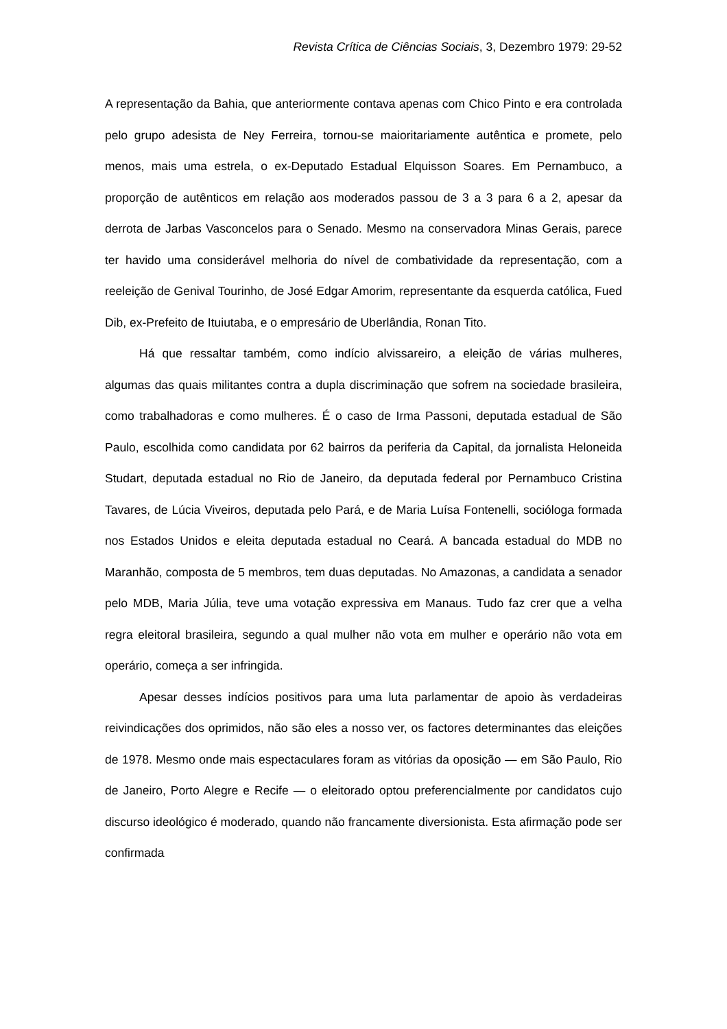Revista Crítica de Ciências Sociais, 3, Dezembro 1979: 29-52
A representação da Bahia, que anteriormente contava apenas com Chico Pinto e era controlada pelo grupo adesista de Ney Ferreira, tornou-se maioritariamente autêntica e promete, pelo menos, mais uma estrela, o ex-Deputado Estadual Elquisson Soares. Em Pernambuco, a proporção de autênticos em relação aos moderados passou de 3 a 3 para 6 a 2, apesar da derrota de Jarbas Vasconcelos para o Senado. Mesmo na conservadora Minas Gerais, parece ter havido uma considerável melhoria do nível de combatividade da representação, com a reeleição de Genival Tourinho, de José Edgar Amorim, representante da esquerda católica, Fued Dib, ex-Prefeito de Ituiutaba, e o empresário de Uberlândia, Ronan Tito.
Há que ressaltar também, como indício alvissareiro, a eleição de várias mulheres, algumas das quais militantes contra a dupla discriminação que sofrem na sociedade brasileira, como trabalhadoras e como mulheres. É o caso de Irma Passoni, deputada estadual de São Paulo, escolhida como candidata por 62 bairros da periferia da Capital, da jornalista Heloneida Studart, deputada estadual no Rio de Janeiro, da deputada federal por Pernambuco Cristina Tavares, de Lúcia Viveiros, deputada pelo Pará, e de Maria Luísa Fontenelli, socióloga formada nos Estados Unidos e eleita deputada estadual no Ceará. A bancada estadual do MDB no Maranhão, composta de 5 membros, tem duas deputadas. No Amazonas, a candidata a senador pelo MDB, Maria Júlia, teve uma votação expressiva em Manaus. Tudo faz crer que a velha regra eleitoral brasileira, segundo a qual mulher não vota em mulher e operário não vota em operário, começa a ser infringida.
Apesar desses indícios positivos para uma luta parlamentar de apoio às verdadeiras reivindicações dos oprimidos, não são eles a nosso ver, os factores determinantes das eleições de 1978. Mesmo onde mais espectaculares foram as vitórias da oposição — em São Paulo, Rio de Janeiro, Porto Alegre e Recife — o eleitorado optou preferencialmente por candidatos cujo discurso ideológico é moderado, quando não francamente diversionista. Esta afirmação pode ser confirmada